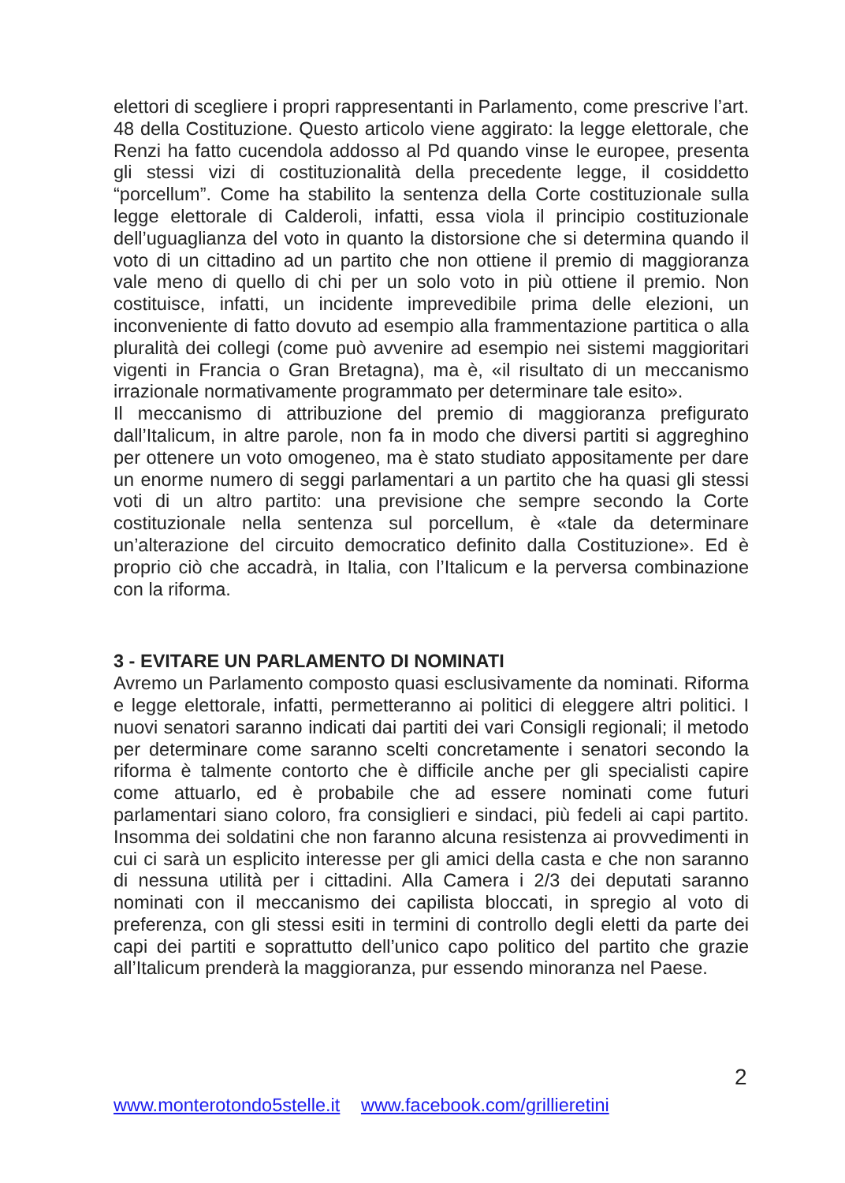elettori di scegliere i propri rappresentanti in Parlamento, come prescrive l’art. 48 della Costituzione. Questo articolo viene aggirato: la legge elettorale, che Renzi ha fatto cucendola addosso al Pd quando vinse le europee, presenta gli stessi vizi di costituzionalità della precedente legge, il cosiddetto “porcellum”. Come ha stabilito la sentenza della Corte costituzionale sulla legge elettorale di Calderoli, infatti, essa viola il principio costituzionale dell’uguaglianza del voto in quanto la distorsione che si determina quando il voto di un cittadino ad un partito che non ottiene il premio di maggioranza vale meno di quello di chi per un solo voto in più ottiene il premio. Non costituisce, infatti, un incidente imprevedibile prima delle elezioni, un inconveniente di fatto dovuto ad esempio alla frammentazione partitica o alla pluralità dei collegi (come può avvenire ad esempio nei sistemi maggioritari vigenti in Francia o Gran Bretagna), ma è, «il risultato di un meccanismo irrazionale normativamente programmato per determinare tale esito».
Il meccanismo di attribuzione del premio di maggioranza prefigurato dall’Italicum, in altre parole, non fa in modo che diversi partiti si aggreghino per ottenere un voto omogeneo, ma è stato studiato appositamente per dare un enorme numero di seggi parlamentari a un partito che ha quasi gli stessi voti di un altro partito: una previsione che sempre secondo la Corte costituzionale nella sentenza sul porcellum, è «tale da determinare un’alterazione del circuito democratico definito dalla Costituzione». Ed è proprio ciò che accadrà, in Italia, con l’Italicum e la perversa combinazione con la riforma.
3 - EVITARE UN PARLAMENTO DI NOMINATI
Avremo un Parlamento composto quasi esclusivamente da nominati. Riforma e legge elettorale, infatti, permetteranno ai politici di eleggere altri politici. I nuovi senatori saranno indicati dai partiti dei vari Consigli regionali; il metodo per determinare come saranno scelti concretamente i senatori secondo la riforma è talmente contorto che è difficile anche per gli specialisti capire come attuarlo, ed è probabile che ad essere nominati come futuri parlamentari siano coloro, fra consiglieri e sindaci, più fedeli ai capi partito. Insomma dei soldatini che non faranno alcuna resistenza ai provvedimenti in cui ci sarà un esplicito interesse per gli amici della casta e che non saranno di nessuna utilità per i cittadini. Alla Camera i 2/3 dei deputati saranno nominati con il meccanismo dei capilista bloccati, in spregio al voto di preferenza, con gli stessi esiti in termini di controllo degli eletti da parte dei capi dei partiti e soprattutto dell’unico capo politico del partito che grazie all’Italicum prenderà la maggioranza, pur essendo minoranza nel Paese.
2
www.monterotondo5stelle.it www.facebook.com/grillieretini